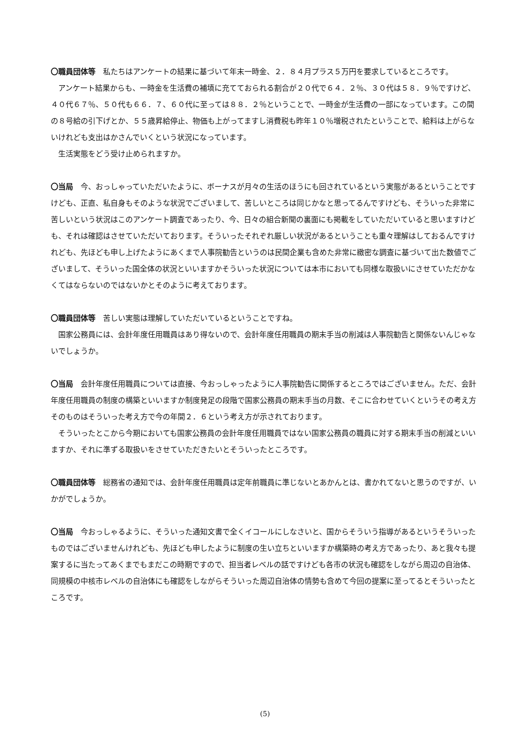〇職員団体等　私たちはアンケートの結果に基づいて年末一時金、２．８４月プラス５万円を要求しているところです。
アンケート結果からも、一時金を生活費の補填に充てておられる割合が２０代で６４．２％、３０代は５８．９％ですけど、４０代６７％、５０代も６６．７、６０代に至っては８８．２％ということで、一時金が生活費の一部になっています。この間の８号給の引下げとか、５５歳昇給停止、物価も上がってますし消費税も昨年１０％増税されたということで、給料は上がらないけれども支出はかさんでいくという状況になっています。
生活実態をどう受け止められますか。
〇当局　今、おっしゃっていただいたように、ボーナスが月々の生活のほうにも回されているという実態があるということですけども、正直、私自身もそのような状況でございまして、苦しいところは同じかなと思ってるんですけども、そういった非常に苦しいという状況はこのアンケート調査であったり、今、日々の組合新聞の裏面にも掲載をしていただいていると思いますけども、それは確認はさせていただいております。そういったそれぞれ厳しい状況があるということも重々理解はしておるんですけれども、先ほども申し上げたようにあくまで人事院勧告というのは民間企業も含めた非常に緻密な調査に基づいて出た数値でございまして、そういった国全体の状況といいますかそういった状況については本市においても同様な取扱いにさせていただかなくてはならないのではないかとそのように考えております。
〇職員団体等　苦しい実態は理解していただいているということですね。
国家公務員には、会計年度任用職員はあり得ないので、会計年度任用職員の期末手当の削減は人事院勧告と関係ないんじゃないでしょうか。
〇当局　会計年度任用職員については直接、今おっしゃったように人事院勧告に関係するところではございません。ただ、会計年度任用職員の制度の構築といいますか制度発足の段階で国家公務員の期末手当の月数、そこに合わせていくというその考え方そのものはそういった考え方で今の年間２．６という考え方が示されております。
そういったとこから今期においても国家公務員の会計年度任用職員ではない国家公務員の職員に対する期末手当の削減といいますか、それに準ずる取扱いをさせていただきたいとそういったところです。
〇職員団体等　総務省の通知では、会計年度任用職員は定年前職員に準じないとあかんとは、書かれてないと思うのですが、いかがでしょうか。
〇当局　今おっしゃるように、そういった通知文書で全くイコールにしなさいと、国からそういう指導があるというそういったものではございませんけれども、先ほども申したように制度の生い立ちといいますか構築時の考え方であったり、あと我々も提案するに当たってあくまでもまだこの時期ですので、担当者レベルの話ですけども各市の状況も確認をしながら周辺の自治体、同規模の中核市レベルの自治体にも確認をしながらそういった周辺自治体の情勢も含めて今回の提案に至ってるとそういったところです。
(5)